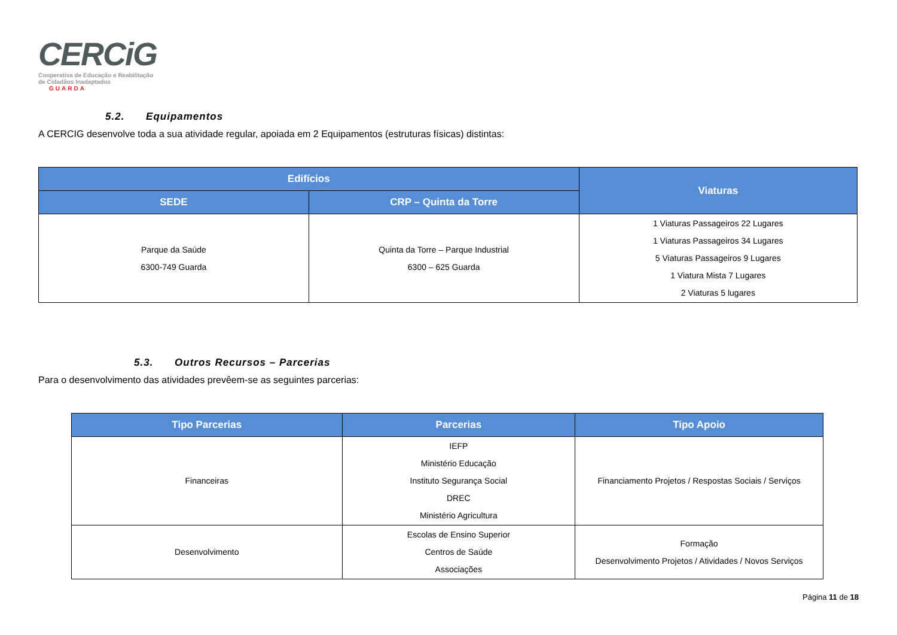CERCiG
Cooperativa de Educação e Reabilitação
de Cidadãos Inadaptados GUARDA
5.2. Equipamentos
A CERCIG desenvolve toda a sua atividade regular, apoiada em 2 Equipamentos (estruturas físicas) distintas:
| Edifícios | | Viaturas |
| --- | --- | --- |
| SEDE | CRP – Quinta da Torre | |
| Parque da Saúde 6300-749 Guarda | Quinta da Torre – Parque Industrial 6300 – 625 Guarda | 1 Viaturas Passageiros 22 Lugares 1 Viaturas Passageiros 34 Lugares 5 Viaturas Passageiros 9 Lugares 1 Viatura Mista 7 Lugares 2 Viaturas 5 lugares |
5.3. Outros Recursos – Parcerias
Para o desenvolvimento das atividades prevêem-se as seguintes parcerias:
| Tipo Parcerias | Parcerias | Tipo Apoio |
| --- | --- | --- |
| Financeiras | IEFP Ministério Educação Instituto Segurança Social DREC Ministério Agricultura | Financiamento Projetos / Respostas Sociais / Serviços |
| Desenvolvimento | Escolas de Ensino Superior Centros de Saúde Associações | Formação Desenvolvimento Projetos / Atividades / Novos Serviços |
Página 11 de 18